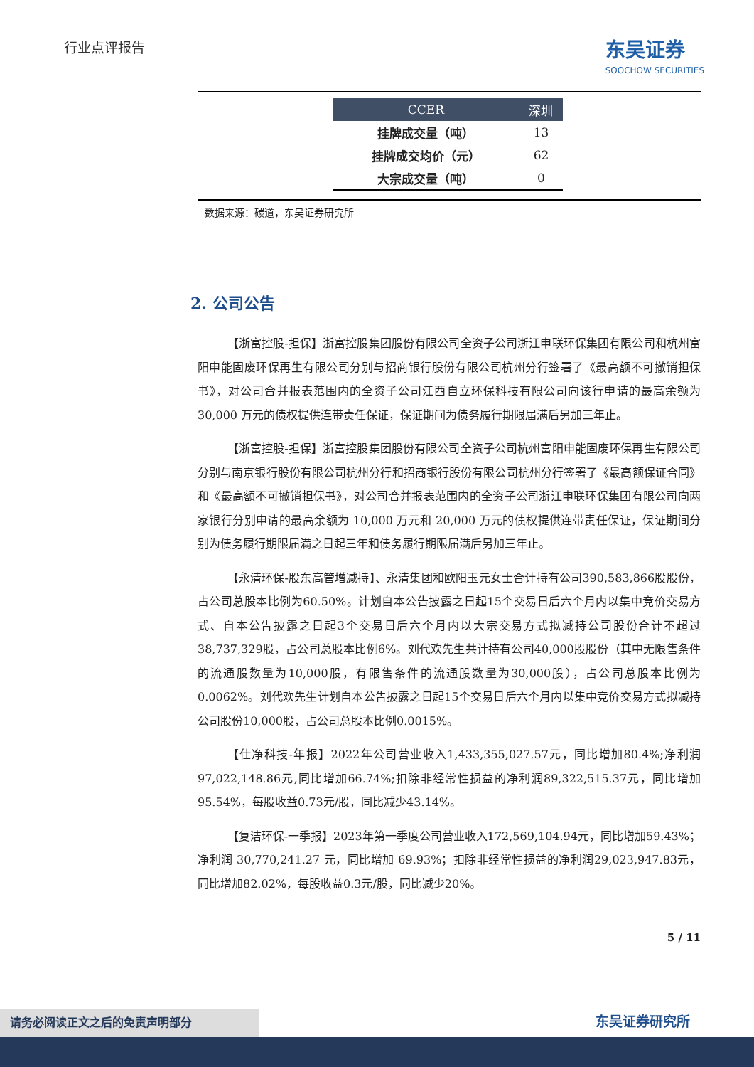行业点评报告
东吴证券
SOOCHOW SECURITIES
| CCER | 深圳 |
| --- | --- |
| 挂牌成交量（吨） | 13 |
| 挂牌成交均价（元） | 62 |
| 大宗成交量（吨） | 0 |
数据来源：碳道，东吴证券研究所
2. 公司公告
【浙富控股-担保】浙富控股集团股份有限公司全资子公司浙江申联环保集团有限公司和杭州富阳申能固废环保再生有限公司分别与招商银行股份有限公司杭州分行签署了《最高额不可撤销担保书》，对公司合并报表范围内的全资子公司江西自立环保科技有限公司向该行申请的最高余额为 30,000 万元的债权提供连带责任保证，保证期间为债务履行期限届满后另加三年止。
【浙富控股-担保】浙富控股集团股份有限公司全资子公司杭州富阳申能固废环保再生有限公司分别与南京银行股份有限公司杭州分行和招商银行股份有限公司杭州分行签署了《最高额保证合同》和《最高额不可撤销担保书》，对公司合并报表范围内的全资子公司浙江申联环保集团有限公司向两家银行分别申请的最高余额为 10,000 万元和 20,000 万元的债权提供连带责任保证，保证期间分别为债务履行期限届满之日起三年和债务履行期限届满后另加三年止。
【永清环保-股东高管增减持】、永清集团和欧阳玉元女士合计持有公司390,583,866股股份，占公司总股本比例为60.50%。计划自本公告披露之日起15个交易日后六个月内以集中竞价交易方式、自本公告披露之日起3个交易日后六个月内以大宗交易方式拟减持公司股份合计不超过38,737,329股，占公司总股本比例6%。刘代欢先生共计持有公司40,000股股份（其中无限售条件的流通股数量为10,000股，有限售条件的流通股数量为30,000股），占公司总股本比例为0.0062%。刘代欢先生计划自本公告披露之日起15个交易日后六个月内以集中竞价交易方式拟减持公司股份10,000股，占公司总股本比例0.0015%。
【仕净科技-年报】2022年公司营业收入1,433,355,027.57元，同比增加80.4%;净利润97,022,148.86元,同比增加66.74%;扣除非经常性损益的净利润89,322,515.37元，同比增加95.54%，每股收益0.73元/股，同比减少43.14%。
【复洁环保-一季报】2023年第一季度公司营业收入172,569,104.94元，同比增加59.43%；净利润 30,770,241.27 元，同比增加 69.93%；扣除非经常性损益的净利润29,023,947.83元，同比增加82.02%，每股收益0.3元/股，同比减少20%。
5 / 11
东吴证券研究所
请务必阅读正文之后的免责声明部分